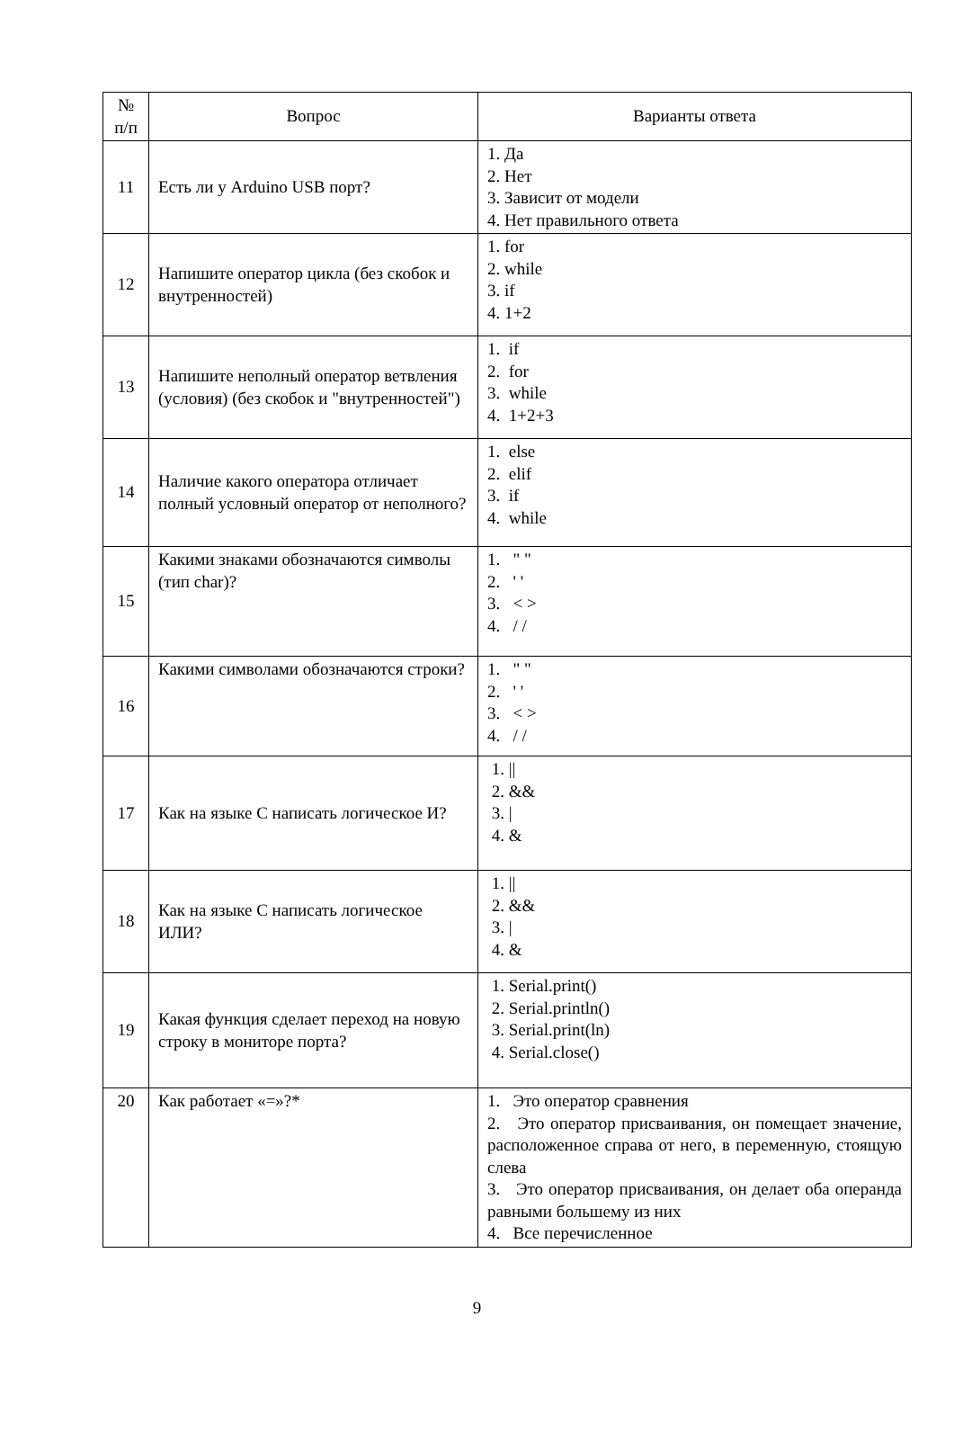| № п/п | Вопрос | Варианты ответа |
| --- | --- | --- |
| 11 | Есть ли у Arduino USB порт? | 1. Да 2. Нет 3. Зависит от модели 4. Нет правильного ответа |
| 12 | Напишите оператор цикла (без скобок и внутренностей) | 1. for 2. while 3. if 4. 1+2 |
| 13 | Напишите неполный оператор ветвления (условия) (без скобок и "внутренностей") | 1. if 2. for 3. while 4. 1+2+3 |
| 14 | Наличие какого оператора отличает полный условный оператор от неполного? | 1. else 2. elif 3. if 4. while |
| 15 | Какими знаками обозначаются символы (тип char)? | 1. " " 2. ' ' 3. < > 4. / / |
| 16 | Какими символами обозначаются строки? | 1. " " 2. ' ' 3. < > 4. / / |
| 17 | Как на языке C написать логическое И? | 1. // 2. && 3. / 4. & |
| 18 | Как на языке C написать логическое ИЛИ? | 1. // 2. && 3. / 4. & |
| 19 | Какая функция сделает переход на новую строку в мониторе порта? | 1. Serial.print() 2. Serial.println() 3. Serial.print(ln) 4. Serial.close() |
| 20 | Как работает «=»?* | 1. Это оператор сравнения 2. Это оператор присваивания, он помещает значение, расположенное справа от него, в переменную, стоящую слева 3. Это оператор присваивания, он делает оба операнда равными большему из них 4. Все перечисленное |
9